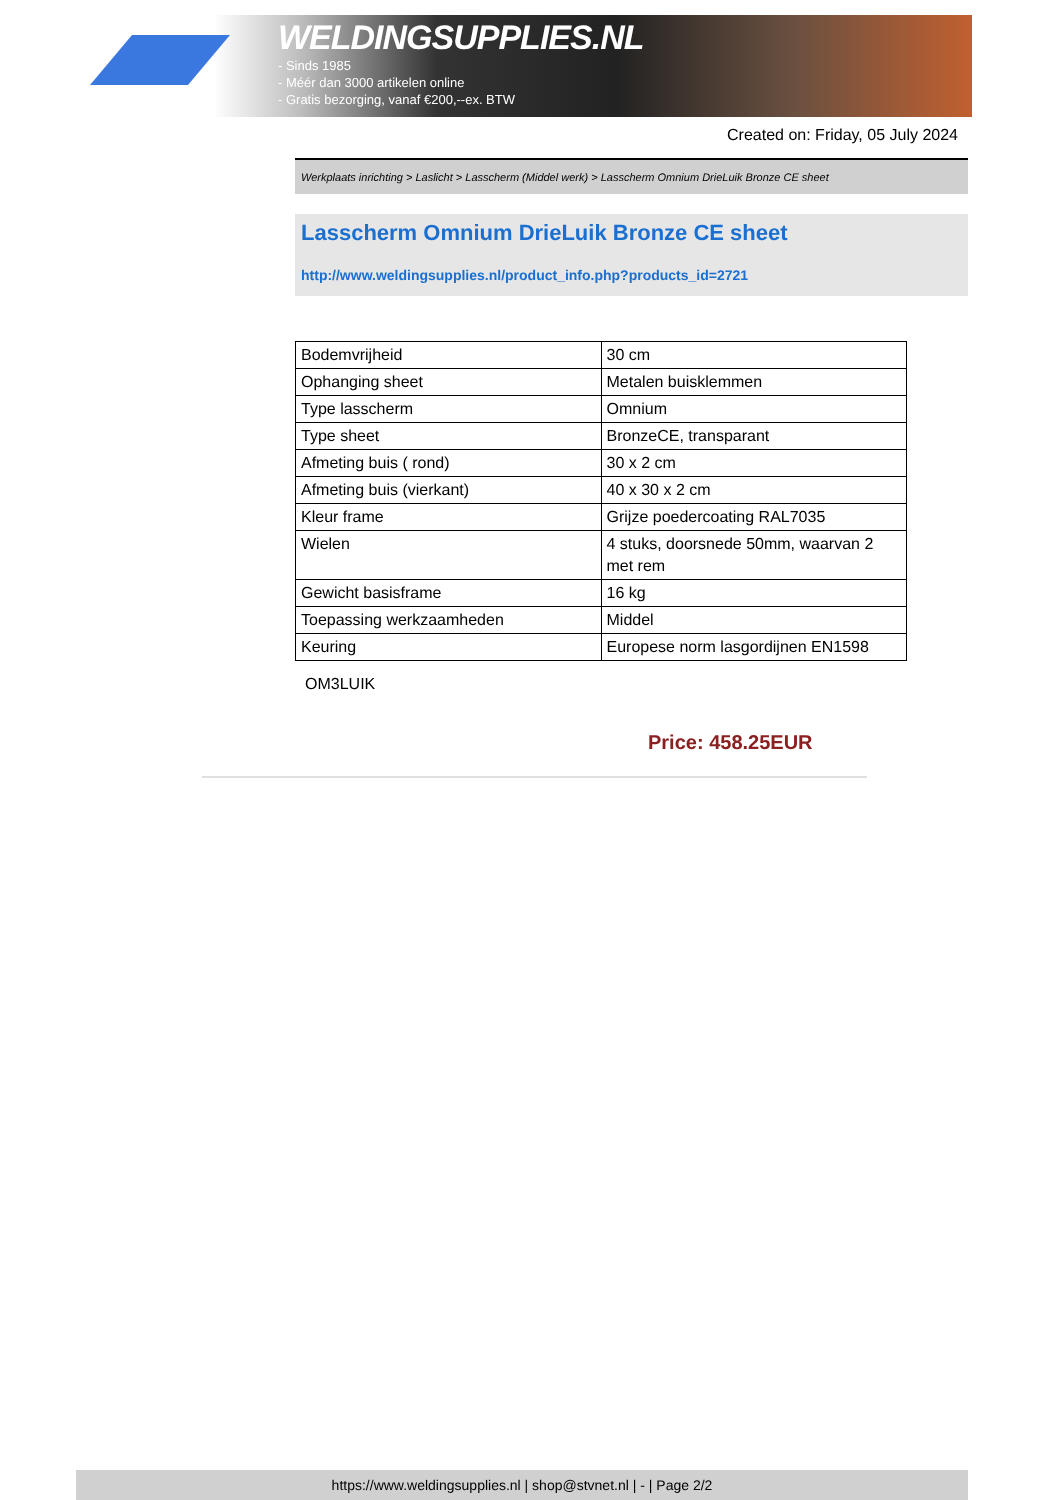WELDINGSUPPLIES.NL
- Sinds 1985
- Méér dan 3000 artikelen online
- Gratis bezorging, vanaf €200,--ex. BTW
Created on: Friday, 05 July 2024
Werkplaats inrichting > Laslicht > Lasscherm (Middel werk) > Lasscherm Omnium DrieLuik Bronze CE sheet
Lasscherm Omnium DrieLuik Bronze CE sheet
http://www.weldingsupplies.nl/product_info.php?products_id=2721
| Bodemvrijheid | 30 cm |
| Ophanging sheet | Metalen buisklemmen |
| Type lasscherm | Omnium |
| Type sheet | BronzeCE, transparant |
| Afmeting buis ( rond) | 30 x 2 cm |
| Afmeting buis (vierkant) | 40 x 30 x 2 cm |
| Kleur frame | Grijze poedercoating RAL7035 |
| Wielen | 4 stuks, doorsnede 50mm, waarvan 2 met rem |
| Gewicht basisframe | 16 kg |
| Toepassing werkzaamheden | Middel |
| Keuring | Europese norm lasgordijnen EN1598 |
OM3LUIK
Price: 458.25EUR
https://www.weldingsupplies.nl | shop@stvnet.nl | - | Page 2/2